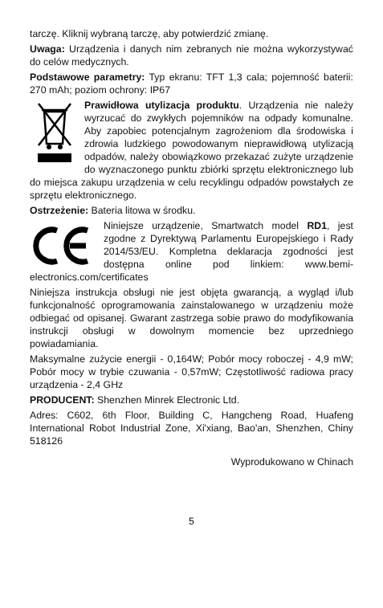tarczę. Kliknij wybraną tarczę, aby potwierdzić zmianę.
Uwaga: Urządzenia i danych nim zebranych nie można wykorzystywać do celów medycznych.
Podstawowe parametry: Typ ekranu: TFT 1,3 cala; pojemność baterii: 270 mAh; poziom ochrony: IP67
Prawidłowa utylizacja produktu. Urządzenia nie należy wyrzucać do zwykłych pojemników na odpady komunalne. Aby zapobiec potencjalnym zagrożeniom dla środowiska i zdrowia ludzkiego powodowanym nieprawidłową utylizacją odpadów, należy obowiązkowo przekazać zużyte urządzenie do wyznaczonego punktu zbiórki sprzętu elektronicznego lub do miejsca zakupu urządzenia w celu recyklingu odpadów powstałych ze sprzętu elektronicznego.
Ostrzeżenie: Bateria litowa w środku.
Niniejsze urządzenie, Smartwatch model RD1, jest zgodne z Dyrektywą Parlamentu Europejskiego i Rady 2014/53/EU. Kompletna deklaracja zgodności jest dostępna online pod linkiem: www.bemi-electronics.com/certificates
Niniejsza instrukcja obsługi nie jest objęta gwarancją, a wygląd i/lub funkcjonalność oprogramowania zainstalowanego w urządzeniu może odbiegać od opisanej. Gwarant zastrzega sobie prawo do modyfikowania instrukcji obsługi w dowolnym momencie bez uprzedniego powiadamiania.
Maksymalne zużycie energii - 0,164W; Pobór mocy roboczej - 4,9 mW; Pobór mocy w trybie czuwania - 0,57mW; Częstotliwość radiowa pracy urządzenia - 2,4 GHz
PRODUCENT: Shenzhen Minrek Electronic Ltd.
Adres: C602, 6th Floor, Building C, Hangcheng Road, Huafeng International Robot Industrial Zone, Xi'xiang, Bao'an, Shenzhen, Chiny 518126
Wyprodukowano w Chinach
5